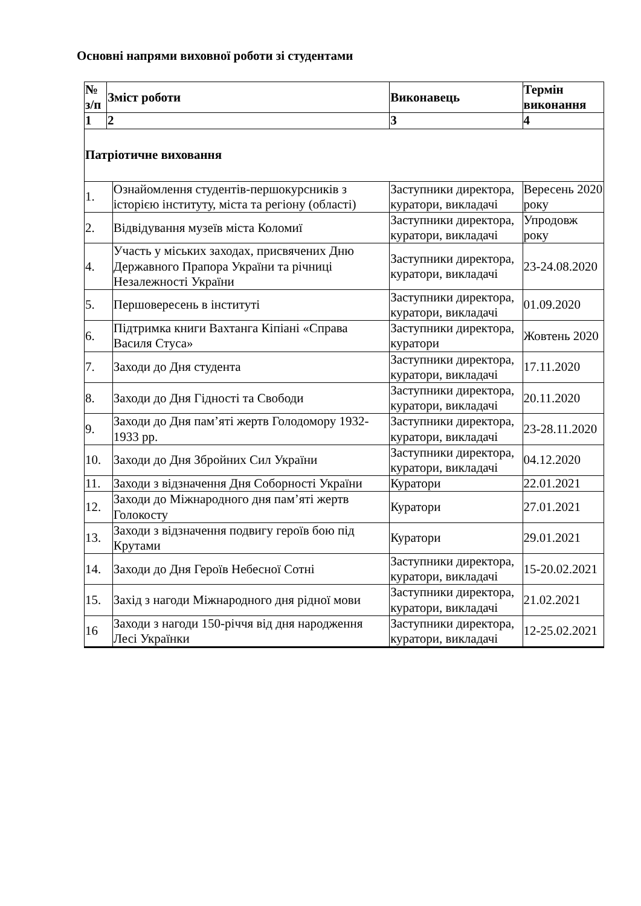Основні напрями виховної роботи зі студентами
| № з/п | Зміст роботи | | Виконавець | | Термін виконання |
| --- | --- | --- | --- | --- | --- |
| 1 | 2 | | 3 | | 4 |
| Патріотичне виховання | | | | | |
| 1. | | Ознайомлення студентів-першокурсників з історією інституту, міста та регіону (області) | Заступники директора, куратори, викладачі | Вересень 2020 року | |
| 2. | | Відвідування музеїв міста Коломиї | Заступники директора, куратори, викладачі | Упродовж року | |
| 4. | | Участь у міських заходах, присвячених Дню Державного Прапора України та річниці Незалежності України | Заступники директора, куратори, викладачі | 23-24.08.2020 | |
| 5. | | Першовересень в інституті | Заступники директора, куратори, викладачі | 01.09.2020 | |
| 6. | | Підтримка книги Вахтанга Кіпіані «Справа Василя Стуса» | Заступники директора, куратори | Жовтень 2020 | |
| 7. | | Заходи до Дня студента | Заступники директора, куратори, викладачі | 17.11.2020 | |
| 8. | | Заходи до Дня Гідності та Свободи | Заступники директора, куратори, викладачі | 20.11.2020 | |
| 9. | | Заходи до Дня пам’яті жертв Голодомору 1932-1933 рр. | Заступники директора, куратори, викладачі | 23-28.11.2020 | |
| 10. | | Заходи до Дня Збройних Сил України | Заступники директора, куратори, викладачі | 04.12.2020 | |
| 11. | | Заходи з відзначення Дня Соборності України | Куратори | 22.01.2021 | |
| 12. | | Заходи до Міжнародного дня пам’яті жертв Голокосту | Куратори | 27.01.2021 | |
| 13. | | Заходи з відзначення подвигу героїв бою під Крутами | Куратори | 29.01.2021 | |
| 14. | | Заходи до Дня Героїв Небесної Сотні | Заступники директора, куратори, викладачі | 15-20.02.2021 | |
| 15. | | Захід з нагоди Міжнародного дня рідної мови | Заступники директора, куратори, викладачі | 21.02.2021 | |
| 16 | | Заходи з нагоди 150-річчя від дня народження Лесі Українки | Заступники директора, куратори, викладачі | 12-25.02.2021 | |